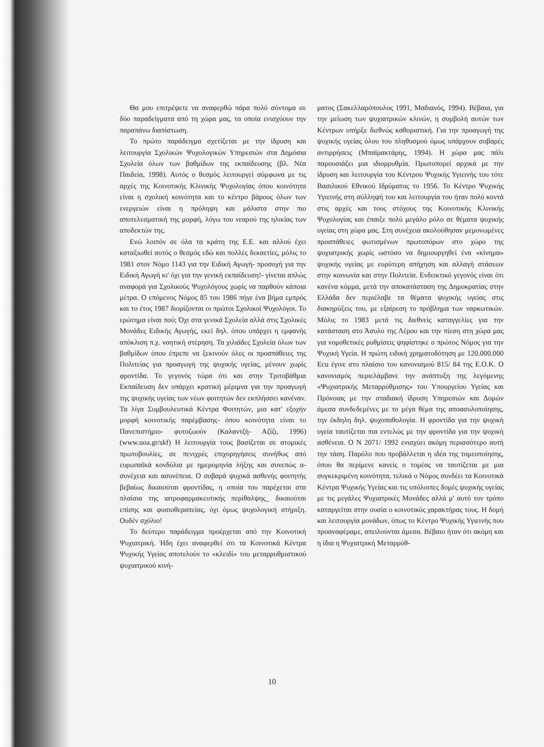Θα μου επιτρέψετε να αναφερθώ πάρα πολύ σύντομα σε δύο παραδείγματα από τη χώρα μας, τα οποία ενισχύουν την παραπάνω διαπίστωση.
Το πρώτο παράδειγμα σχετίζεται με την ίδρυση και λειτουργία Σχολικών Ψυχολογικών Υπηρεσιών στα Δημόσια Σχολεία όλων των βαθμίδων της εκπαίδευσης (βλ. Νέα Παιδεία, 1998). Αυτός ο θεσμός λειτουργεί σύμφωνα με τις αρχές της Κοινοτικής Κλινικής Ψυχολογίας όπου κοινότητα είναι η σχολική κοινότητα και το κέντρο βάρους όλων των ενεργειών είναι η πρόληψη και μάλιστα στην πιο αποτελεσματική της μορφή, λόγω του νεαρού της ηλικίας των αποδεκτών της.
Ενώ λοιπόν σε όλα τα κράτη της Ε.Ε. και αλλού έχει καταξιωθεί αυτός ο θεσμός εδώ και πολλές δεκαετίες, μόλις το 1981 στον Νόμο 1143 για την Ειδική Αγωγή- προσοχή για την Ειδική Αγωγή κι' όχι για την γενική εκπαίδευση!- γίνεται απλώς αναφορά για Σχολικούς Ψυχολόγους χωρίς να παρθούν κάποια μέτρα. Ο επόμενος Νόμος 85 του 1986 πήγε ένα βήμα εμπρός και το έτος 1987 διορίζονται οι πρώτοι Σχολικοί Ψυχολόγοι. Το ερώτημα είναι πού; Όχι στα γενικά Σχολεία αλλά στις Σχολικές Μονάδες Ειδικής Αγωγής, εκεί δηλ. όπου υπάρχει η εμφανής απόκλιση π.χ. νοητική στέρηση. Τα χιλιάδες Σχολεία όλων των βαθμίδων όπου έπρεπε να ξεκινούν όλες οι προσπάθειες της Πολιτείας για προαγωγή της ψυχικής υγείας, μένουν χωρίς φροντίδα. Το γεγονός τώρα ότι και στην Τριτοβάθμια Εκπαίδευση δεν υπάρχει κρατική μέριμνα για την προαγωγή της ψυχικής υγείας των νέων φοιτητών δεν εκπλήσσει κανέναν. Τα λίγα Συμβουλευτικά Κέντρα Φοιτητών, μια κατ' εξοχήν μορφή κοινοτικής παρέμβασης- όπου κοινότητα είναι το Πανεπιστήμιο- φυτοζωούν (Καλαντζή- Αζίζι, 1996) (www.uoa.gr/skf) Η λειτουργία τους βασίζεται σε ατομικές πρωτοβουλίες, σε πενιχρές επιχορηγήσεις συνήθως από ευρωπαϊκά κονδύλια με ημερομηνία λήξης και συνεπώς α-συνέχεια και ασυνέπεια. Ο σοβαρά ψυχικά ασθενής φοιτητής βεβαίως δικαιούται φροντίδας, η οποία του παρέχεται στα πλαίσια της ιατροφαρμακευτικής περίθαλψης_ δικαιούται επίσης και φυσιοθεραπείας, όχι όμως ψυχολογική στήριξη. Ουδέν σχόλιο!
Το δεύτερο παράδειγμα προέρχεται από την Κοινοτική Ψυχιατρική. Ήδη έχει αναφερθεί ότι τα Κοινοτικά Κέντρα Ψυχικής Υγείας αποτελούν το «κλειδί» του μεταρρυθμιστικού ψυχιατρικού κινή-
ματος (Σακελλαρόπουλος 1991, Μαδιανός, 1994). Βέβαια, για την μείωση των ψυχιατρικών κλινών, η συμβολή αυτών των Κέντρων υπήρξε διεθνώς καθοριστική. Για την προαγωγή της ψυχικής υγείας όλου του πληθυσμού όμως υπάρχουν σοβαρές αντιρρήσεις (Μπαϊρακτάρης, 1994). Η χώρα μας πάλι παρουσιάζει μια ιδιορρυθμία. Πρωτοπορεί αρχικά με την ίδρυση και λειτουργία του Κέντρου Ψυχικής Υγιεινής του τότε Βασιλικού Εθνικού Ιδρύματος το 1956. Το Κέντρο Ψυχικής Υγιεινής στη σύλληψή του και λειτουργία του ήταν πολύ κοντά στις αρχές και τους στόχους της Κοινοτικής Κλινικής Ψυχολογίας και έπαιξε πολύ μεγάλο ρόλο σε θέματα ψυχικής υγείας στη χώρα μας. Στη συνέχεια ακολούθησαν μεμονωμένες προσπάθειες φωτισμένων πρωτοπόρων στο χώρο της ψυχιατρικής χωρίς ωστόσο να δημιουργηθεί ένα «κίνημα» ψυχικής υγείας με ευρύτερη απήχηση και αλλαγή στάσεων στην κοινωνία και στην Πολιτεία. Ενδεικτικό γεγονός είναι ότι κανένα κόμμα, μετά την αποκατάσταση της Δημοκρατίας στην Ελλάδα δεν περιέλαβε τα θέματα ψυχικής υγείας στις διακηρύξεις του, με εξαίρεση το πρόβλημα των ναρκωτικών. Μόλις το 1983 μετά τις διεθνείς καταγγελίες για την κατάσταση στο Άσυλο της Λέρου και την πίεση στη χώρα μας για νομοθετικές ρυθμίσεις ψηφίστηκε ο πρώτος Νόμος για την Ψυχική Υγεία. Η πρώτη ειδική χρηματοδότηση με 120.000.000 Ecu έγινε στο πλαίσιο του κανονισμού 815/ 84 της Ε.Ο.Κ. Ο κανονισμός περιελάμβανε την ανάπτυξη της λεγόμενης «Ψυχιατρικής Μεταρρύθμισης» του Υπουργείου Υγείας και Πρόνοιας με την σταδιακή ίδρυση Υπηρεσιών και Δομών άμεσα συνδεδεμένες με το μέγα θέμα της αποασυλοποίησης, την έκδηλη δηλ. ψυχοπαθολογία. Η φροντίδα για την ψυχική υγεία ταυτίζεται πια εντελώς με την φροντίδα για την ψυχική ασθένεια. Ο Ν 2071/ 1992 ενισχύει ακόμη περισσότερο αυτή την τάση. Παρόλο που προβάλλεται η ιδέα της τομεοποίησης, όπου θα περίμενε κανείς ο τομέας να ταυτίζεται με μια συγκεκριμένη κοινότητα, τελικά ο Νόμος συνδέει τα Κοινοτικά Κέντρα Ψυχικής Υγείας και τις υπόλοιπες δομές ψυχικής υγείας με τις μεγάλες Ψυχιατρικές Μονάδες αλλά μ' αυτό τον τρόπο καταργείται στην ουσία ο κοινοτικός χαρακτήρας τους. Η δομή και λειτουργία μονάδων, όπως το Κέντρο Ψυχικής Υγιεινής που προαναφέραμε, απειλούνται άμεσα. Βέβαιο ήταν ότι ακόμη και η ίδια η Ψυχιατρική Μεταρρύθ-
10